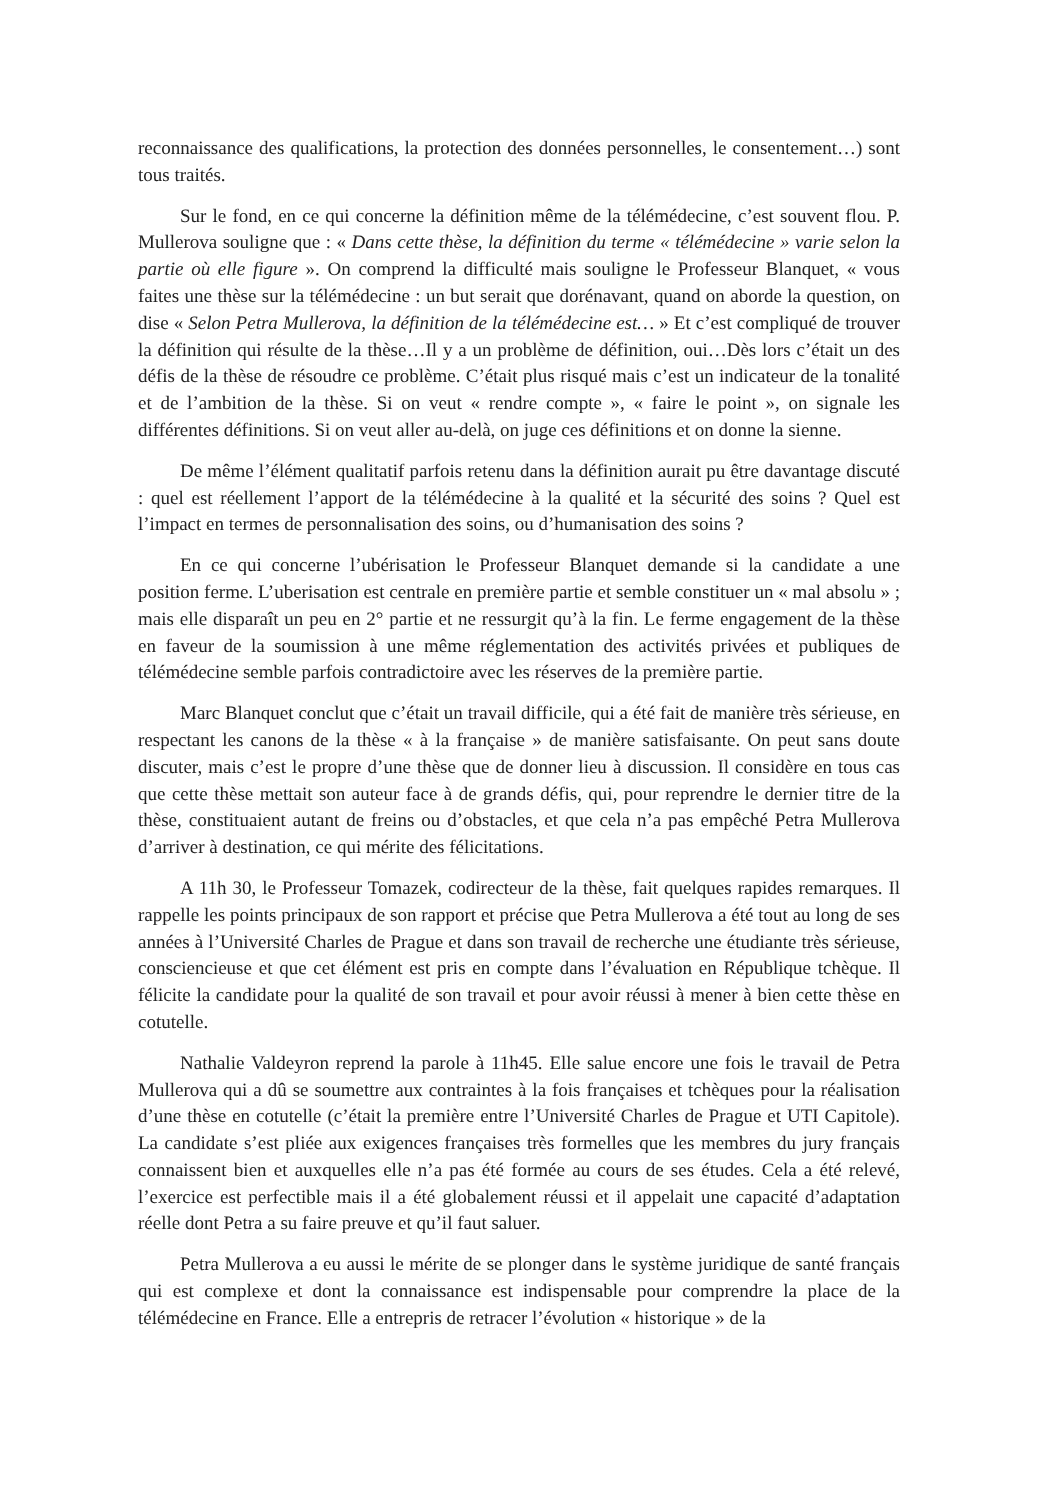reconnaissance des qualifications, la protection des données personnelles, le consentement…) sont tous traités.
Sur le fond, en ce qui concerne la définition même de la télémédecine, c’est souvent flou. P. Mullerova souligne que : « Dans cette thèse, la définition du terme « télémédecine » varie selon la partie où elle figure ». On comprend la difficulté mais souligne le Professeur Blanquet, « vous faites une thèse sur la télémédecine : un but serait que dorénavant, quand on aborde la question, on dise « Selon Petra Mullerova, la définition de la télémédecine est… » Et c’est compliqué de trouver la définition qui résulte de la thèse…Il y a un problème de définition, oui…Dès lors c’était un des défis de la thèse de résoudre ce problème. C’était plus risqué mais c’est un indicateur de la tonalité et de l’ambition de la thèse. Si on veut « rendre compte », « faire le point », on signale les différentes définitions. Si on veut aller au-delà, on juge ces définitions et on donne la sienne.
De même l’élément qualitatif parfois retenu dans la définition aurait pu être davantage discuté : quel est réellement l’apport de la télémédecine à la qualité et la sécurité des soins ? Quel est l’impact en termes de personnalisation des soins, ou d’humanisation des soins ?
En ce qui concerne l’ubérisation le Professeur Blanquet demande si la candidate a une position ferme. L’uberisation est centrale en première partie et semble constituer un « mal absolu » ; mais elle disparaît un peu en 2° partie et ne ressurgit qu’à la fin. Le ferme engagement de la thèse en faveur de la soumission à une même réglementation des activités privées et publiques de télémédecine semble parfois contradictoire avec les réserves de la première partie.
Marc Blanquet conclut que c’était un travail difficile, qui a été fait de manière très sérieuse, en respectant les canons de la thèse « à la française » de manière satisfaisante. On peut sans doute discuter, mais c’est le propre d’une thèse que de donner lieu à discussion. Il considère en tous cas que cette thèse mettait son auteur face à de grands défis, qui, pour reprendre le dernier titre de la thèse, constituaient autant de freins ou d’obstacles, et que cela n’a pas empêché Petra Mullerova d’arriver à destination, ce qui mérite des félicitations.
A 11h 30, le Professeur Tomazek, codirecteur de la thèse, fait quelques rapides remarques. Il rappelle les points principaux de son rapport et précise que Petra Mullerova a été tout au long de ses années à l’Université Charles de Prague et dans son travail de recherche une étudiante très sérieuse, consciencieuse et que cet élément est pris en compte dans l’évaluation en République tchèque. Il félicite la candidate pour la qualité de son travail et pour avoir réussi à mener à bien cette thèse en cotutelle.
Nathalie Valdeyron reprend la parole à 11h45. Elle salue encore une fois le travail de Petra Mullerova qui a dû se soumettre aux contraintes à la fois françaises et tchèques pour la réalisation d’une thèse en cotutelle (c’était la première entre l’Université Charles de Prague et UTI Capitole). La candidate s’est pliée aux exigences françaises très formelles que les membres du jury français connaissent bien et auxquelles elle n’a pas été formée au cours de ses études. Cela a été relevé, l’exercice est perfectible mais il a été globalement réussi et il appelait une capacité d’adaptation réelle dont Petra a su faire preuve et qu’il faut saluer.
Petra Mullerova a eu aussi le mérite de se plonger dans le système juridique de santé français qui est complexe et dont la connaissance est indispensable pour comprendre la place de la télémédecine en France. Elle a entrepris de retracer l’évolution « historique » de la